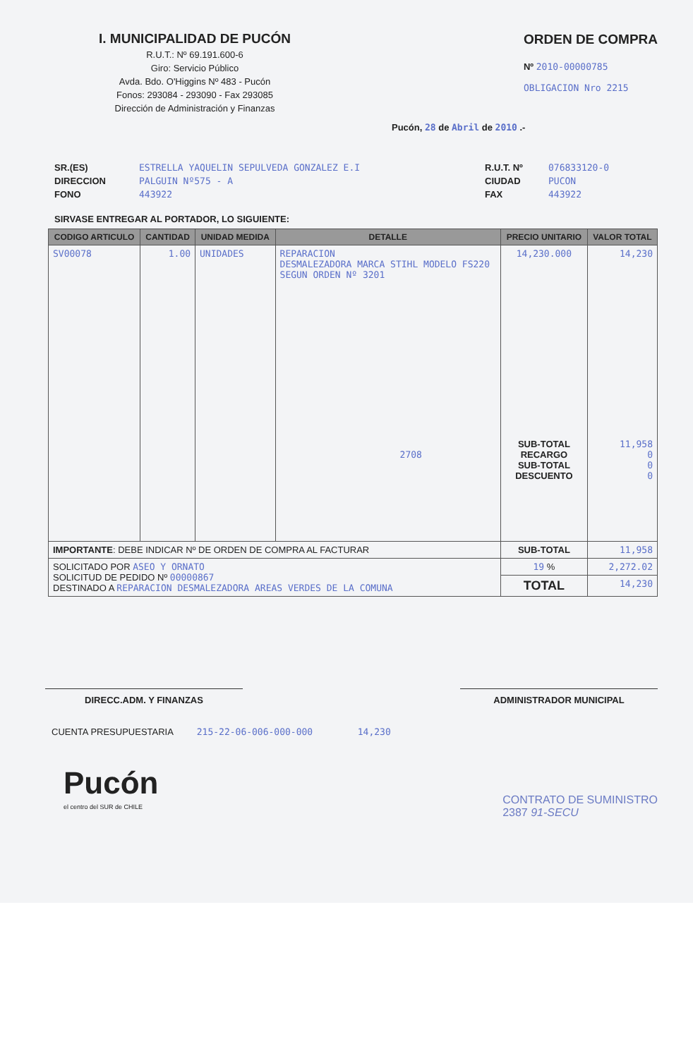I. MUNICIPALIDAD DE PUCÓN
R.U.T.: Nº 69.191.600-6
Giro: Servicio Público
Avda. Bdo. O'Higgins Nº 483 - Pucón
Fonos: 293084 - 293090 - Fax 293085
Dirección de Administración y Finanzas
ORDEN DE COMPRA
Nº 2010-00000785
OBLIGACION Nro 2215
Pucón, 28 de Abril de 2010 .-
SR.(ES)
DIRECCION
FONO
ESTRELLA YAQUELIN SEPULVEDA GONZALEZ E.I
PALGUIN Nº575 - A
443922
R.U.T. Nº
CIUDAD
FAX
076833120-0
PUCON
443922
SIRVASE ENTREGAR AL PORTADOR, LO SIGUIENTE:
| CODIGO ARTICULO | CANTIDAD | UNIDAD MEDIDA | DETALLE | PRECIO UNITARIO | VALOR TOTAL |
| --- | --- | --- | --- | --- | --- |
| SV00078 | 1.00 | UNIDADES | REPARACION DESMALEZADORA MARCA STIHL MODELO FS220 SEGUN ORDEN Nº 3201 2708 | 14,230.000 SUB-TOTAL RECARGO SUB-TOTAL DESCUENTO | 14,230 11,958 0 0 0 |
| IMPORTANTE : DEBE INDICAR Nº DE ORDEN DE COMPRA AL FACTURAR | | | | SUB-TOTAL | 11,958 |
| SOLICITADO POR ASEO Y ORNATO SOLICITUD DE PEDIDO Nº 00000867 DESTINADO A REPARACION DESMALEZADORA AREAS VERDES DE LA COMUNA | | | | 19 % | 2,272.02 |
| | | | | TOTAL | 14,230 |
DIRECC.ADM. Y FINANZAS ADMINISTRADOR MUNICIPAL
CUENTA PRESUPUESTARIA 215-22-06-006-000-000 14,230
Pucón
el centro del SUR de CHILE
CONTRATO DE SUMINISTRO
2387 91-SECU